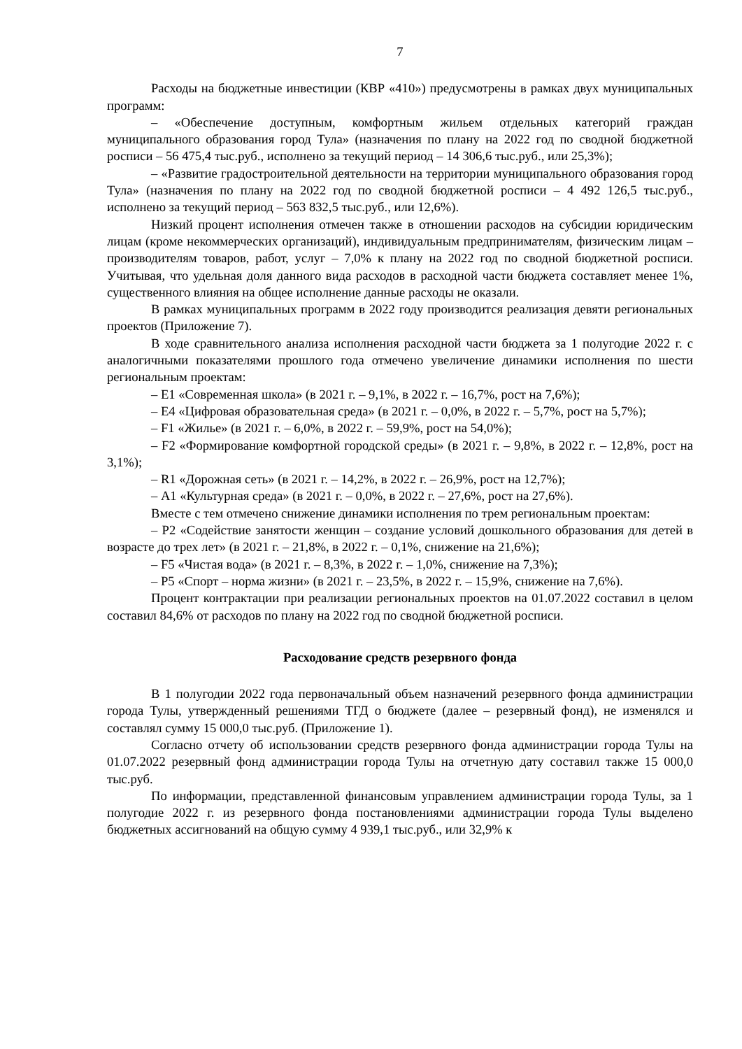7
Расходы на бюджетные инвестиции (КВР «410») предусмотрены в рамках двух муниципальных программ:
– «Обеспечение доступным, комфортным жильем отдельных категорий граждан муниципального образования город Тула» (назначения по плану на 2022 год по сводной бюджетной росписи – 56 475,4 тыс.руб., исполнено за текущий период – 14 306,6 тыс.руб., или 25,3%);
– «Развитие градостроительной деятельности на территории муниципального образования город Тула» (назначения по плану на 2022 год по сводной бюджетной росписи – 4 492 126,5 тыс.руб., исполнено за текущий период – 563 832,5 тыс.руб., или 12,6%).
Низкий процент исполнения отмечен также в отношении расходов на субсидии юридическим лицам (кроме некоммерческих организаций), индивидуальным предпринимателям, физическим лицам – производителям товаров, работ, услуг – 7,0% к плану на 2022 год по сводной бюджетной росписи. Учитывая, что удельная доля данного вида расходов в расходной части бюджета составляет менее 1%, существенного влияния на общее исполнение данные расходы не оказали.
В рамках муниципальных программ в 2022 году производится реализация девяти региональных проектов (Приложение 7).
В ходе сравнительного анализа исполнения расходной части бюджета за 1 полугодие 2022 г. с аналогичными показателями прошлого года отмечено увеличение динамики исполнения по шести региональным проектам:
– Е1 «Современная школа» (в 2021 г. – 9,1%, в 2022 г. – 16,7%, рост на 7,6%);
– Е4 «Цифровая образовательная среда» (в 2021 г. – 0,0%, в 2022 г. – 5,7%, рост на 5,7%);
– F1 «Жилье» (в 2021 г. – 6,0%, в 2022 г. – 59,9%, рост на 54,0%);
– F2 «Формирование комфортной городской среды» (в 2021 г. – 9,8%, в 2022 г. – 12,8%, рост на 3,1%);
– R1 «Дорожная сеть» (в 2021 г. – 14,2%, в 2022 г. – 26,9%, рост на 12,7%);
– А1 «Культурная среда» (в 2021 г. – 0,0%, в 2022 г. – 27,6%, рост на 27,6%).
Вместе с тем отмечено снижение динамики исполнения по трем региональным проектам:
– Р2 «Содействие занятости женщин – создание условий дошкольного образования для детей в возрасте до трех лет» (в 2021 г. – 21,8%, в 2022 г. – 0,1%, снижение на 21,6%);
– F5 «Чистая вода» (в 2021 г. – 8,3%, в 2022 г. – 1,0%, снижение на 7,3%);
– Р5 «Спорт – норма жизни» (в 2021 г. – 23,5%, в 2022 г. – 15,9%, снижение на 7,6%).
Процент контрактации при реализации региональных проектов на 01.07.2022 составил в целом составил 84,6% от расходов по плану на 2022 год по сводной бюджетной росписи.
Расходование средств резервного фонда
В 1 полугодии 2022 года первоначальный объем назначений резервного фонда администрации города Тулы, утвержденный решениями ТГД о бюджете (далее – резервный фонд), не изменялся и составлял сумму 15 000,0 тыс.руб. (Приложение 1).
Согласно отчету об использовании средств резервного фонда администрации города Тулы на 01.07.2022 резервный фонд администрации города Тулы на отчетную дату составил также 15 000,0 тыс.руб.
По информации, представленной финансовым управлением администрации города Тулы, за 1 полугодие 2022 г. из резервного фонда постановлениями администрации города Тулы выделено бюджетных ассигнований на общую сумму 4 939,1 тыс.руб., или 32,9% к